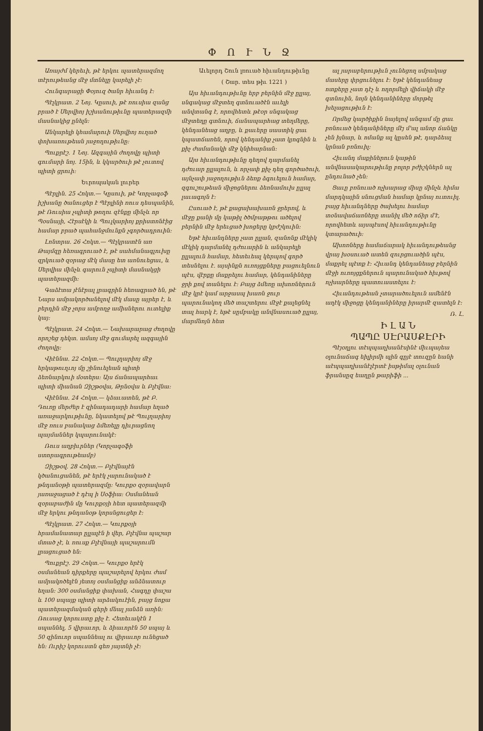Փ Ո Ւ Ն Ջ
Առայժմ կերեւի, թէ երկու պատերազմող տէրութեանց մէջ մտնելը կարելի չէ։
Հունգարացի Փօյուզ ծանր հիւանդ է։
Պէլկրատ. 2 Նոյ. Կըսուի, թէ ռուսիա զանց բրած է Սերվիոյ իշխանութիւնը պատերազմի մասնակից ընելն։
Անկարելի կհամարուի Սերվիոյ ուղած փոխառութեան յաջողութիւնը։
Պուքրէշ. 1 Նոյ. Ազգային ժողովը պիտի գումարի նոյ. 15ին, և կկարծուի թէ չուտով պիտի ցրուի։
Եւրոպական լուրեր
Պէրլին. 25 Հոկտ.— Կըսուի, թէ Կորչագօֆ իշխանը ծանուցեր է Պէրլինի ռուս դեսպանին, թէ Ռուսիա չպիտի թողու զէնքը մինչև որ Պօսնայի, Հէրսէկի և Պուլկարիոյ քրիստոնէից համար բրած պահանջմունքն չգործադրուին։
Լոնտրա. 26 Հոկտ.— Պէլկրատէն առ Թայմզը հեռագրուած է, թէ սահմանագլուխը զրկուած զօրաց մէկ մասը ետ առնուեցաւ, և Սերվիա մինչև գարուն չպիտի մասնակցի պատերազմի։
Գաձէտա յէնէրալ լրագրին հեռագրած են, թէ Նարս ամրակործանելով մէկ մասը այրեր է, և բերդին մէջ չորս ամբողջ ամիսներու ուտելիք կայ։
Պէլկրատ. 24 Հոկտ.— Նախարարաց ժողովը որոշեց դեկտ. ամսոյ մէջ գումարել ազգային ժողովը։
Վիէննա. 22 Հոկտ.— Պուլղարիոյ մէջ երկաթուղւոյ մը շինուելեան պիտի ձեռնարկուի մօտերս։ Այս ճանապարհաւ պիտի միանան Զիշթօվա, Թրնօվա և Բլէվնա։
Վիէննա. 24 Հոկտ.— կձաւատեն, թէ Բ. Դուռը մերժեր է զինադադարի համար եղած առաջարկութիւնը, նկատելով թէ Պուլղարիոյ մէջ ռուս բանակաց ձմեռելը դիւրացնող պայմաններ կպարունակէ։
Ռուս աղբիւրներ (Կորչագօֆի ստորագրութեամբ)
Զիշթօվ. 28 Հոկտ.— Բլէվնայէն կծանուցանեն, թէ երէկ չարունակած է թնդանօթի պատերազմը։ Կուրքօ զօրավարն յառաջացած է դէպ ի Սօֆիա։ Օսմանեան զօրաբաժին մը Կուրքօյի հետ պատերազմի մէջ երկու թնդանօթ կորսնցուցեր է։
Պէլկրատ. 27 Հոկտ.— Կուրքօյի հրամանատար ըլլալէն ի վեր, Բլէվնա պաշար մտած չէ, և ռուսք Բլէվնայի պաշարումն լրացուցած են։
Պուքրէշ. 29 Հոկտ.— Կուրքօ երէկ օսմանեան դիրքերը պաշարելով երկու ժամ ամրակոծելէն յետոյ օսմանցիք անձնատուր եղան։ 300 օսմանցիք փախան, Հագդը փաշա և 100 սպայք պիտի արձակուէին, բայց նոքա պատերազմական գերի մնալ յանձն առին։ Ռուսաց կորուստը քիչ է. Հետեւակէն 1 սպաննել, 5 վիրաւոր, և ձիաւորէն 50 սպայ և 50 զինուոր սպաննեալ ու վիրաւոր ունեցած են։ Ուրիշ կորուստն գեռ յայտնի չէ։
Աւելորդ Շուն լռուած հիւանդութիւնը
( Շար. տես թիւ 1221 )
Այս հիւանդութիւնը երբ բերնին մէջ ըլլայ, սնգակաց մէջտեղ գտնուածէն աւելի անվտանգ է, որովհետև թէօր սնգակաց մէջտեղը գտնուի, ճանապարհաց տեղմերը, կենդանեաց աղբը, և քաւերը սաստիկ ցաւ կպատճառեն, որով կենդանիք չատ կյոգնին և քիչ ժամանակի մէջ կնիհարնան։
Այս հիւանդութիւնը դեղով դարմանել դժուար ըլլալուն, և որչափ քիչ դեղ գործածուի, այնչափ յաջողութիւն ձեռք ձգուելուն համար, զգուշութեան միջոցներու ձեռնամուխ ըլլալ լաւագոյն է։
Ըսուած է, թէ քացախախառն ջրերով, և մէջը քանի մը կաթիլ ծծմբաթթու ածելով բերնին մէջ երեւցած խոցերը կբժշկուին։
Եթէ հիւանդները չատ ըլլան, զանոնք մէկիկ մէկիկ դարմանել դժուարին և անկարելի ըլլալուն համար, հետեւեալ կերպով գործ տեսնելու է. այսինքն ուռոյցքները բացուելնուն պէս, վէրքը մաքրելու համար, կենդանիները ջրի քով տանելու է։ Բայց ձմեռը ախոռներուն մէջ կրէ կամ արջասպ խառն ջուր պարունակող մեծ տաշտերու մէջէ քալեցնել տալ հարկ է, եթէ սըմբակը անվնասուած ըլլայ, մարմնոյն հետ
ալ յարաբերութիւն չունեցող սմբակաց մասերը փրցունելու է։ Եթէ կենդանեաց ոտքերը չատ դէչ և ողորմելի վիճակի մէջ գտնուին, նոյն կենդանիները մորթել խելացութիւն է։
Որմեց կարծիքին նայելով անգամ մը ցաւ բռնուած կենդանիները մէյ մ'ալ անոր ճանկը չեն իյնար, և ոմանք ալ կըսեն թէ, դարձեալ կրնան բռնուիլ։
Հիւանդ մաքիներուն կաթին անվնասակարութիւնը բոլոր բժիշկներն ալ ընդունած չեն։
Ցաւը բռնուած ոչխարաց միսը մինչև հիմա մարդկային սնուցման համար կրնայ ուտուիլ. բայց հիւանդները ծախելու համար տօնավաճառները տանիլ մեծ ոճիր մ'է, որովհետև այսպէսով հիւանդութիւնը կտարածուի։
Ախոռները համաճարակ հիւանդութեանց վրայ խօսուած ատեն զուրցուածին պէս, մաքրել պէտք է։ Հիւանդ կենդանեաց բերնին մէջի ուռոյցքներուն պարունակած հիւթով ոչխարները պատուաստելու է։
Հիւանդութեան չտարածուելուն ամենէն աղէկ միջոցը կենդանիները իրարմէ զատելն է։
Ռ. Լ.
Ի Լ Ա Ն
ՊԱՊԸ ՍԷՐԱՍՔԷՐԻ
Պէյօղլու տէպպաղխանէսինէ միւպայեա օլունաճագ եիլիրմի պին գըյէ տուզըն եանի աէպպաղխանէլէրտէ իսթիմալ օլունան ֆրանսըզ եաղըն թարիֆի ...